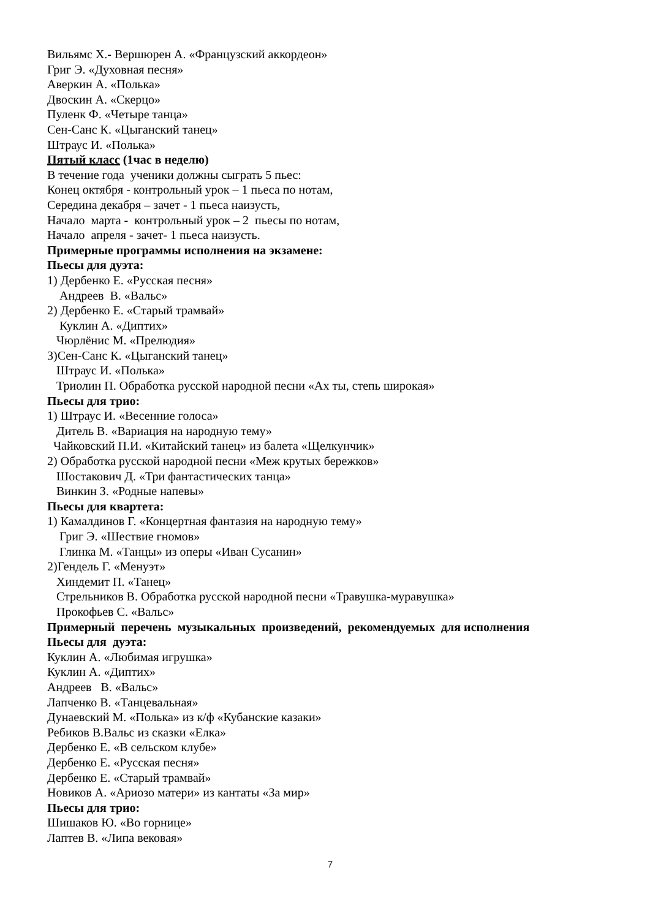Вильямс Х.- Вершюрен А. «Французский аккордеон»
Григ Э. «Духовная песня»
Аверкин А. «Полька»
Двоскин А. «Скерцо»
Пуленк Ф. «Четыре танца»
Сен-Санс К. «Цыганский танец»
Штраус И. «Полька»
Пятый класс (1час в неделю)
В течение года ученики должны сыграть 5 пьес:
Конец октября - контрольный урок – 1 пьеса по нотам,
Середина декабря – зачет - 1 пьеса наизусть,
Начало марта - контрольный урок – 2 пьесы по нотам,
Начало апреля - зачет- 1 пьеса наизусть.
Примерные программы исполнения на экзамене:
Пьесы для дуэта:
1) Дербенко Е. «Русская песня»
Андреев В. «Вальс»
2) Дербенко Е. «Старый трамвай»
Куклин А. «Диптих»
Чюрлёнис М. «Прелюдия»
3)Сен-Санс К. «Цыганский танец»
Штраус И. «Полька»
Триолин П. Обработка русской народной песни «Ах ты, степь широкая»
Пьесы для трио:
1) Штраус И. «Весенние голоса»
Дитель В. «Вариация на народную тему»
Чайковский П.И. «Китайский танец» из балета «Щелкунчик»
2) Обработка русской народной песни «Меж крутых бережков»
Шостакович Д. «Три фантастических танца»
Винкин З. «Родные напевы»
Пьесы для квартета:
1) Камалдинов Г. «Концертная фантазия на народную тему»
Григ Э. «Шествие гномов»
Глинка М. «Танцы» из оперы «Иван Сусанин»
2)Гендель Г. «Менуэт»
Хиндемит П. «Танец»
Стрельников В. Обработка русской народной песни «Травушка-муравушка»
Прокофьев С. «Вальс»
Примерный перечень музыкальных произведений, рекомендуемых для исполнения
Пьесы для дуэта:
Куклин А. «Любимая игрушка»
Куклин А. «Диптих»
Андреев В. «Вальс»
Лапченко В. «Танцевальная»
Дунаевский М. «Полька» из к/ф «Кубанские казаки»
Ребиков В.Вальс из сказки «Елка»
Дербенко Е. «В сельском клубе»
Дербенко Е. «Русская песня»
Дербенко Е. «Старый трамвай»
Новиков А. «Ариозо матери» из кантаты «За мир»
Пьесы для трио:
Шишаков Ю. «Во горнице»
Лаптев В. «Липа вековая»
7